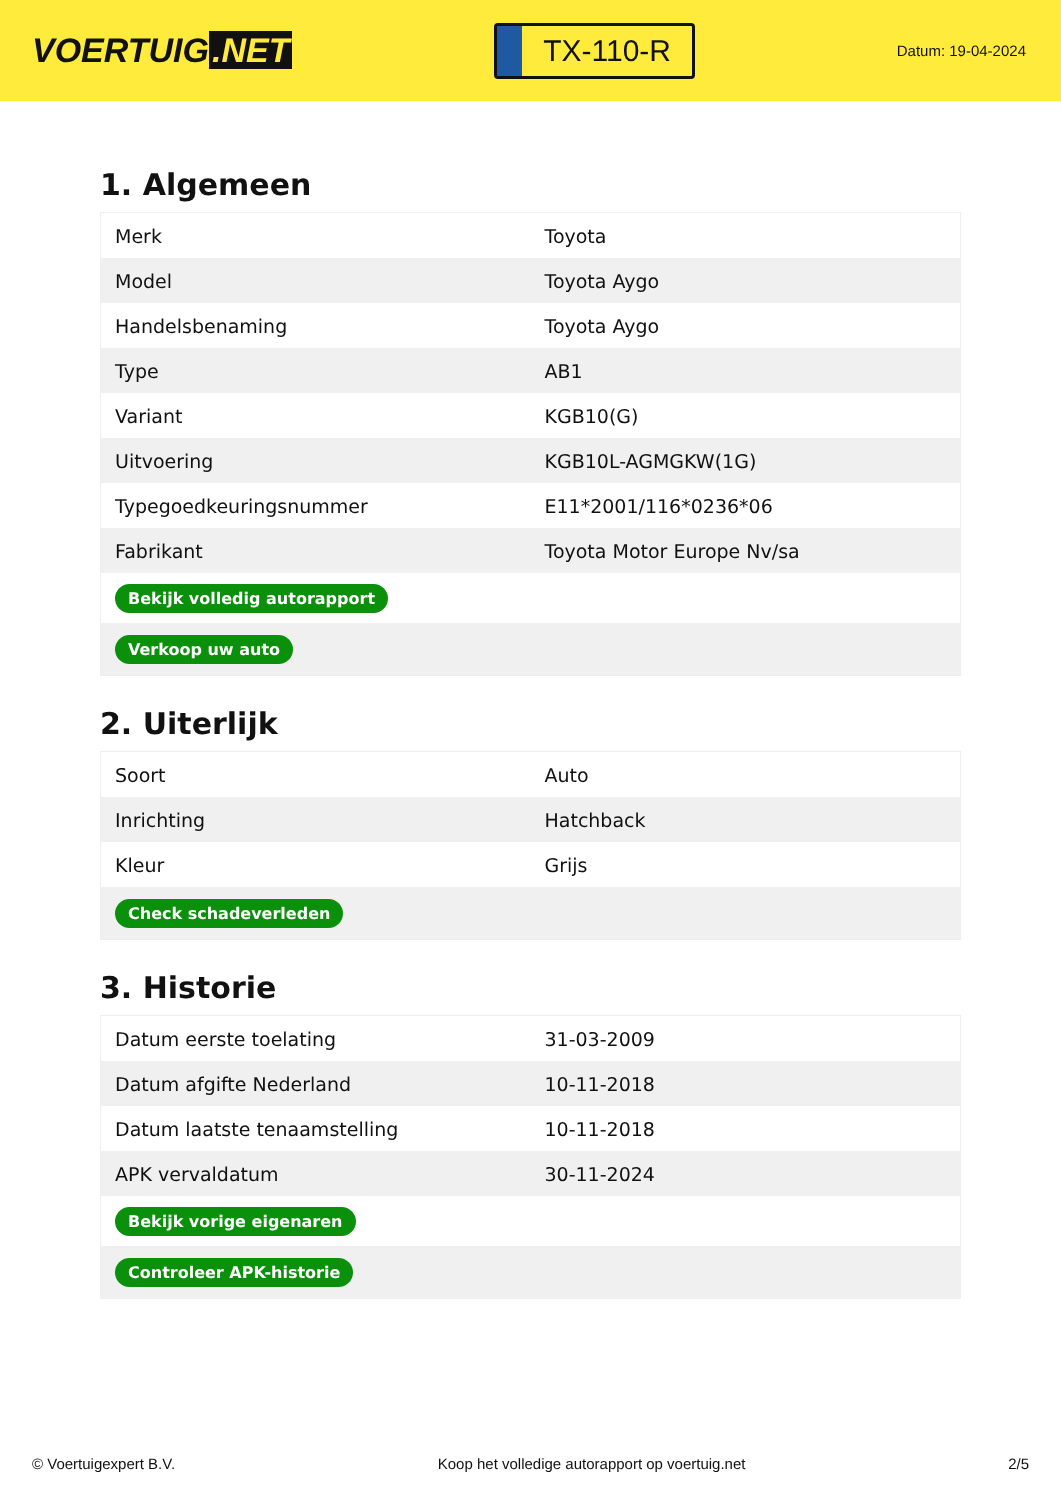VOERTUIG.NET
TX-110-R
Datum: 19-04-2024
1. Algemeen
| Merk | Toyota |
| Model | Toyota Aygo |
| Handelsbenaming | Toyota Aygo |
| Type | AB1 |
| Variant | KGB10(G) |
| Uitvoering | KGB10L-AGMGKW(1G) |
| Typegoedkeuringsnummer | E11*2001/116*0236*06 |
| Fabrikant | Toyota Motor Europe Nv/sa |
| Bekijk volledig autorapport | |
| Verkoop uw auto | |
2. Uiterlijk
| Soort | Auto |
| Inrichting | Hatchback |
| Kleur | Grijs |
| Check schadeverleden | |
3. Historie
| Datum eerste toelating | 31-03-2009 |
| Datum afgifte Nederland | 10-11-2018 |
| Datum laatste tenaamstelling | 10-11-2018 |
| APK vervaldatum | 30-11-2024 |
| Bekijk vorige eigenaren | |
| Controleer APK-historie | |
© Voertuigexpert B.V. Koop het volledige autorapport op voertuig.net 2/5